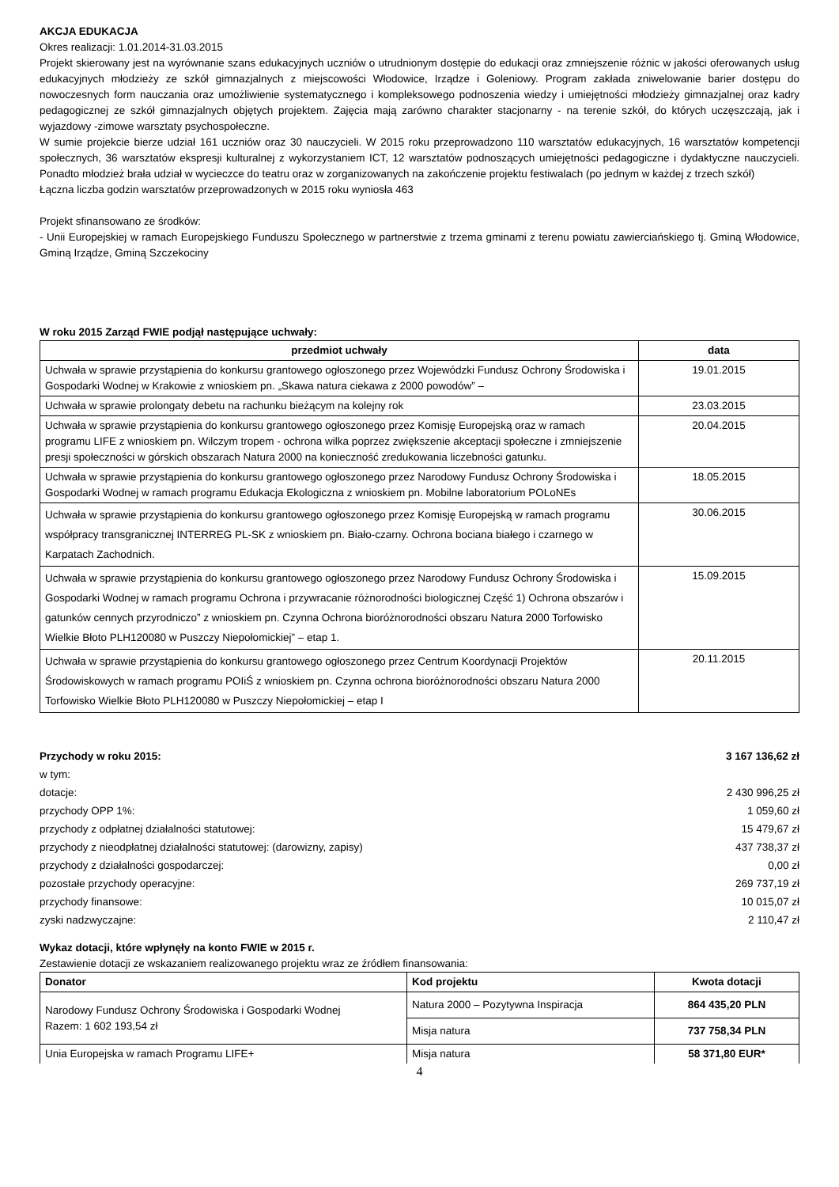AKCJA EDUKACJA
Okres realizacji: 1.01.2014-31.03.2015
Projekt skierowany jest na wyrównanie szans edukacyjnych uczniów o utrudnionym dostępie do edukacji oraz zmniejszenie różnic w jakości oferowanych usług edukacyjnych młodzieży ze szkół gimnazjalnych z miejscowości Włodowice, Irządze i Goleniowy. Program zakłada zniwelowanie barier dostępu do nowoczesnych form nauczania oraz umożliwienie systematycznego i kompleksowego podnoszenia wiedzy i umiejętności młodzieży gimnazjalnej oraz kadry pedagogicznej ze szkół gimnazjalnych objętych projektem. Zajęcia mają zarówno charakter stacjonarny - na terenie szkół, do których uczęszczają, jak i wyjazdowy -zimowe warsztaty psychospołeczne.
W sumie projekcie bierze udział 161 uczniów oraz 30 nauczycieli. W 2015 roku przeprowadzono 110 warsztatów edukacyjnych, 16 warsztatów kompetencji społecznych, 36 warsztatów ekspresji kulturalnej z wykorzystaniem ICT, 12 warsztatów podnoszących umiejętności pedagogiczne i dydaktyczne nauczycieli. Ponadto młodzież brała udział w wycieczce do teatru oraz w zorganizowanych na zakończenie projektu festiwalach (po jednym w każdej z trzech szkół)
Łączna liczba godzin warsztatów przeprowadzonych w 2015 roku wyniosła 463
Projekt sfinansowano ze środków:
- Unii Europejskiej w ramach Europejskiego Funduszu Społecznego w partnerstwie z trzema gminami z terenu powiatu zawierciańskiego tj. Gminą Włodowice, Gminą Irządze, Gminą Szczekociny
W roku 2015 Zarząd FWIE podjął następujące uchwały:
| przedmiot uchwały | data |
| --- | --- |
| Uchwała w sprawie przystąpienia do konkursu grantowego ogłoszonego przez Wojewódzki Fundusz Ochrony Środowiska i Gospodarki Wodnej w Krakowie z wnioskiem pn. „Skawa natura ciekawa z 2000 powodów” – | 19.01.2015 |
| Uchwała w sprawie prolongaty debetu na rachunku bieżącym na kolejny rok | 23.03.2015 |
| Uchwała w sprawie przystąpienia do konkursu grantowego ogłoszonego przez Komisję Europejską oraz w ramach programu LIFE z wnioskiem pn. Wilczym tropem - ochrona wilka poprzez zwiększenie akceptacji społeczne i zmniejszenie presji społeczności w górskich obszarach Natura 2000 na konieczność zredukowania liczebności gatunku. | 20.04.2015 |
| Uchwała w sprawie przystąpienia do konkursu grantowego ogłoszonego przez Narodowy Fundusz Ochrony Środowiska i Gospodarki Wodnej w ramach programu Edukacja Ekologiczna z wnioskiem pn. Mobilne laboratorium POLoNEs | 18.05.2015 |
| Uchwała w sprawie przystąpienia do konkursu grantowego ogłoszonego przez Komisję Europejską w ramach programu współpracy transgranicznej INTERREG PL-SK z wnioskiem pn. Biało-czarny. Ochrona bociana białego i czarnego w Karpatach Zachodnich. | 30.06.2015 |
| Uchwała w sprawie przystąpienia do konkursu grantowego ogłoszonego przez Narodowy Fundusz Ochrony Środowiska i Gospodarki Wodnej w ramach programu Ochrona i przywracanie różnorodności biologicznej Część 1) Ochrona obszarów i gatunków cennych przyrodniczo” z wnioskiem pn. Czynna Ochrona bioróżnorodności obszaru Natura 2000 Torfowisko Wielkie Błoto PLH120080 w Puszczy Niepołomickiej” – etap 1. | 15.09.2015 |
| Uchwała w sprawie przystąpienia do konkursu grantowego ogłoszonego przez Centrum Koordynacji Projektów Środowiskowych w ramach programu POIiŚ z wnioskiem pn. Czynna ochrona bioróżnorodności obszaru Natura 2000 Torfowisko Wielkie Błoto PLH120080 w Puszczy Niepołomickiej – etap I | 20.11.2015 |
Przychody w roku 2015: 3 167 136,62 zł
w tym:
dotacje: 2 430 996,25 zł
przychody OPP 1%: 1 059,60 zł
przychody z odpłatnej działalności statutowej: 15 479,67 zł
przychody z nieodpłatnej działalności statutowej: (darowizny, zapisy) 437 738,37 zł
przychody z działalności gospodarczej: 0,00 zł
pozostałe przychody operacyjne: 269 737,19 zł
przychody finansowe: 10 015,07 zł
zyski nadzwyczajne: 2 110,47 zł
Wykaz dotacji, które wpłynęły na konto FWIE w 2015 r.
Zestawienie dotacji ze wskazaniem realizowanego projektu wraz ze źródłem finansowania:
| Donator | Kod projektu | Kwota dotacji |
| --- | --- | --- |
| Narodowy Fundusz Ochrony Środowiska i Gospodarki Wodnej Razem: 1 602 193,54 zł | Natura 2000 – Pozytywna Inspiracja | 864 435,20 PLN |
| | Misja natura | 737 758,34 PLN |
| Unia Europejska w ramach Programu LIFE+ | Misja natura | 58 371,80 EUR* |
4